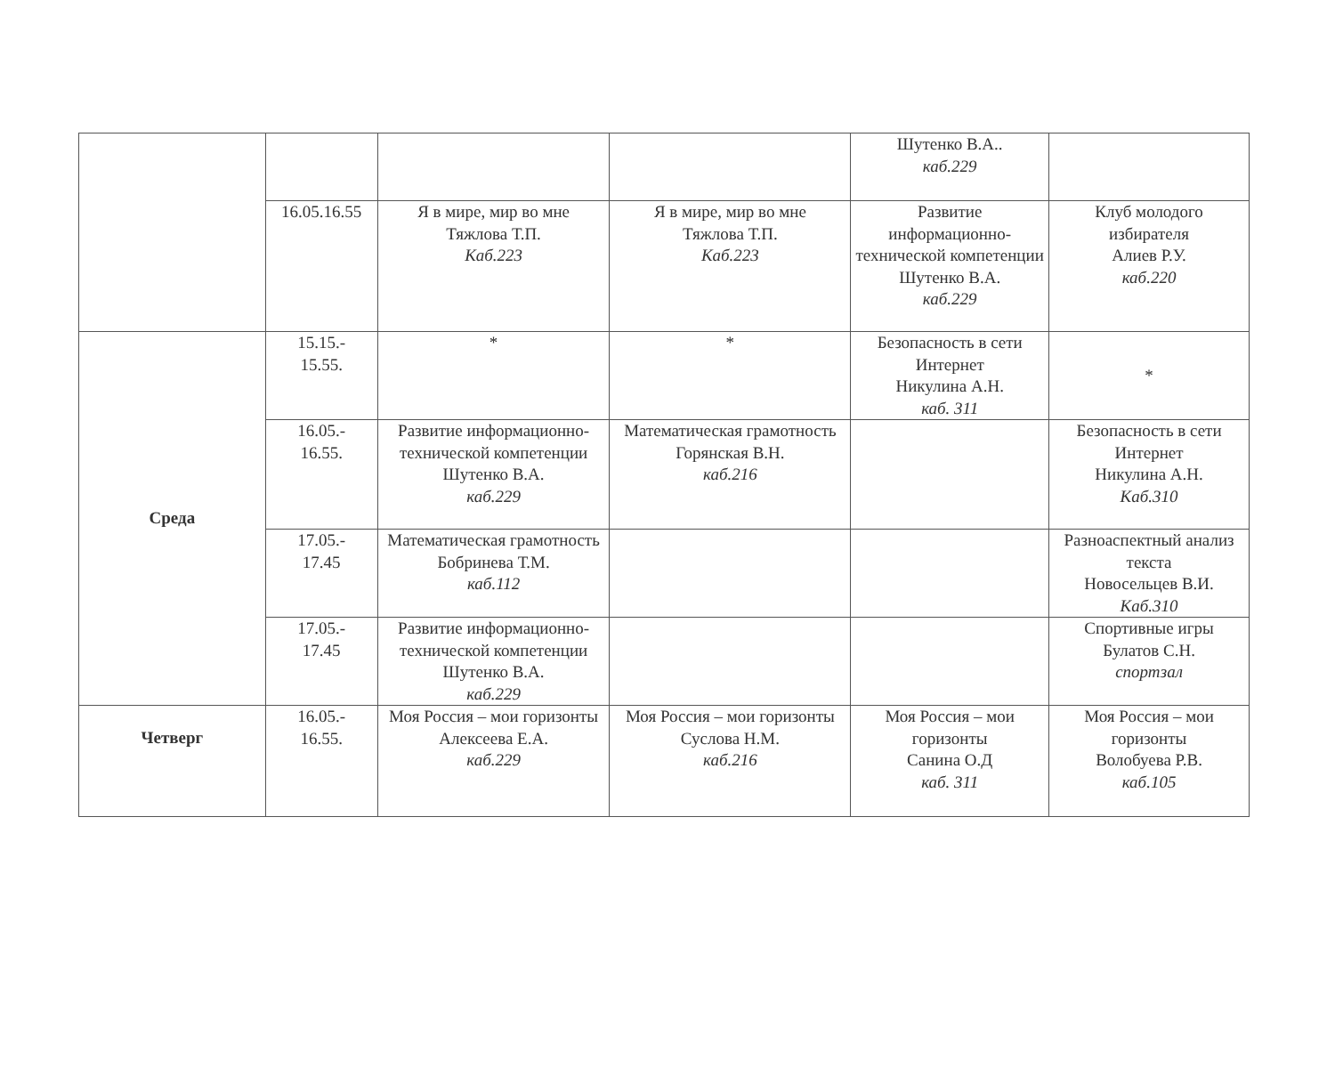| | | | | Шутенко В.А.. каб.229 | |
| | 16.05.16.55 | Я в мире, мир во мне Тяжлова Т.П. Каб.223 | Я в мире, мир во мне Тяжлова Т.П. Каб.223 | Развитие информационно-технической компетенции Шутенко В.А. каб.229 | Клуб молодого избирателя Алиев Р.У. каб.220 |
| Среда | 15.15.- 15.55. | * | * | Безопасность в сети Интернет Никулина А.Н. каб. 311 | * |
| | 16.05.- 16.55. | Развитие информационно-технической компетенции Шутенко В.А. каб.229 | Математическая грамотность Горянская В.Н. каб.216 | | Безопасность в сети Интернет Никулина А.Н. Каб.310 |
| | 17.05.- 17.45 | Математическая грамотность Бобринева Т.М. каб.112 | | | Разноаспектный анализ текста Новосельцев В.И. Каб.310 |
| | 17.05.- 17.45 | Развитие информационно-технической компетенции Шутенко В.А. каб.229 | | | Спортивные игры Булатов С.Н. спортзал |
| Четверг | 16.05.- 16.55. | Моя Россия – мои горизонты Алексеева Е.А. каб.229 | Моя Россия – мои горизонты Суслова Н.М. каб.216 | Моя Россия – мои горизонты Санина О.Д каб. 311 | Моя Россия – мои горизонты Волобуева Р.В. каб.105 |